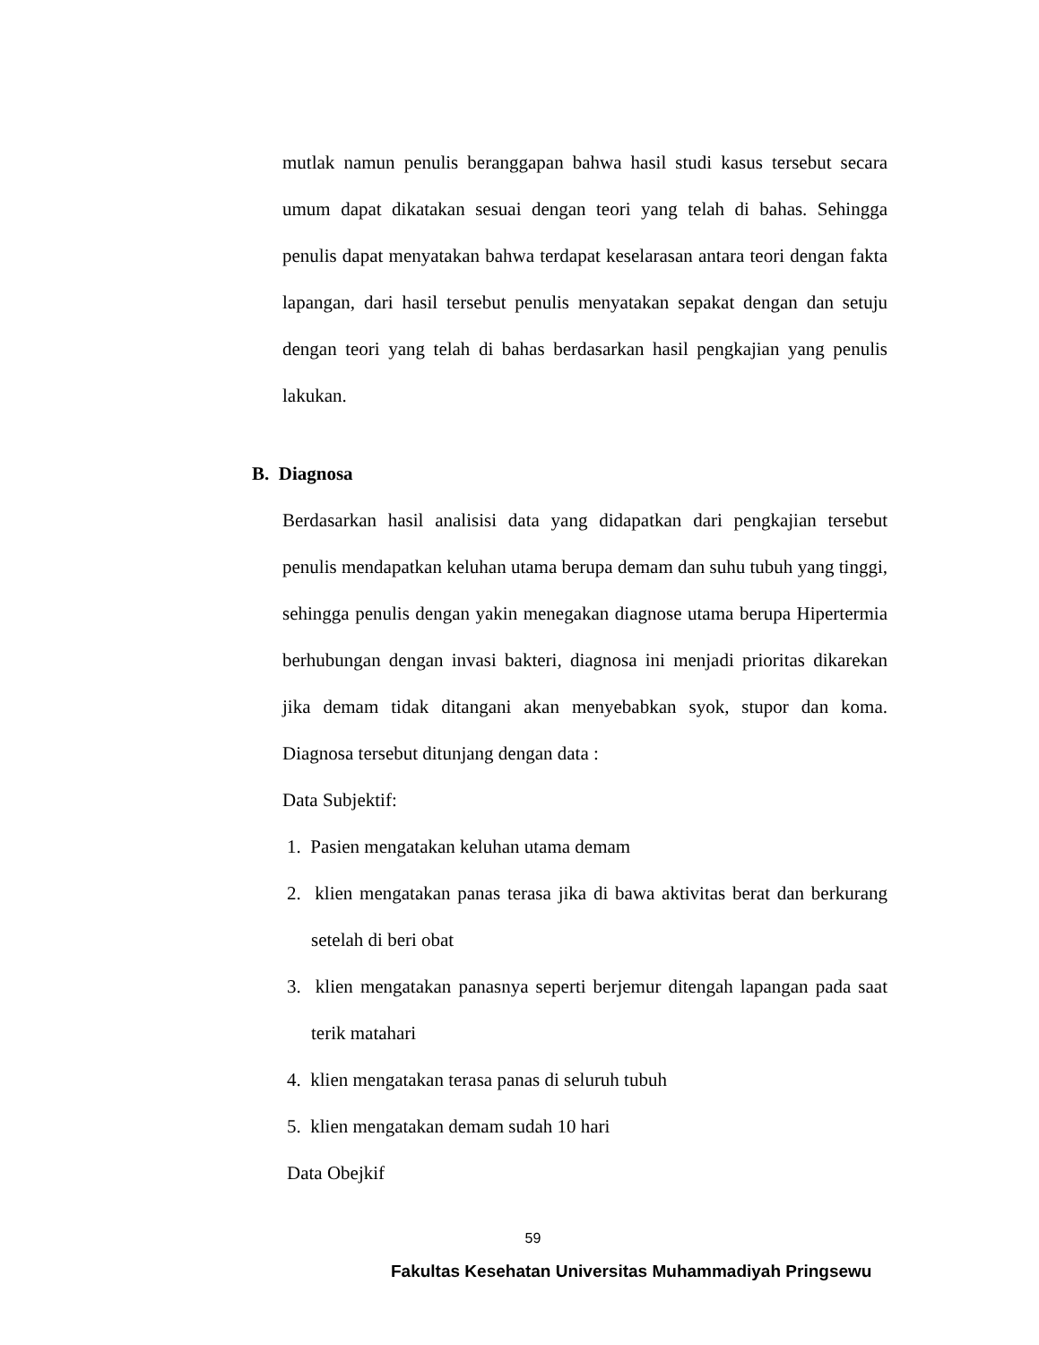mutlak namun penulis beranggapan bahwa hasil studi kasus tersebut secara umum dapat dikatakan sesuai dengan teori yang telah di bahas. Sehingga penulis dapat menyatakan bahwa terdapat keselarasan antara teori dengan fakta lapangan, dari hasil tersebut penulis menyatakan sepakat dengan dan setuju dengan teori yang telah di bahas berdasarkan hasil pengkajian yang penulis lakukan.
B. Diagnosa
Berdasarkan hasil analisisi data yang didapatkan dari pengkajian tersebut penulis mendapatkan keluhan utama berupa demam dan suhu tubuh yang tinggi, sehingga penulis dengan yakin menegakan diagnose utama berupa Hipertermia berhubungan dengan invasi bakteri, diagnosa ini menjadi prioritas dikarekan jika demam tidak ditangani akan menyebabkan syok, stupor dan koma. Diagnosa tersebut ditunjang dengan data :
Data Subjektif:
1. Pasien mengatakan keluhan utama demam
2. klien mengatakan panas terasa jika di bawa aktivitas berat dan berkurang setelah di beri obat
3. klien mengatakan panasnya seperti berjemur ditengah lapangan pada saat terik matahari
4. klien mengatakan terasa panas di seluruh tubuh
5. klien mengatakan demam sudah 10 hari
Data Obejkif
59
Fakultas Kesehatan Universitas Muhammadiyah Pringsewu